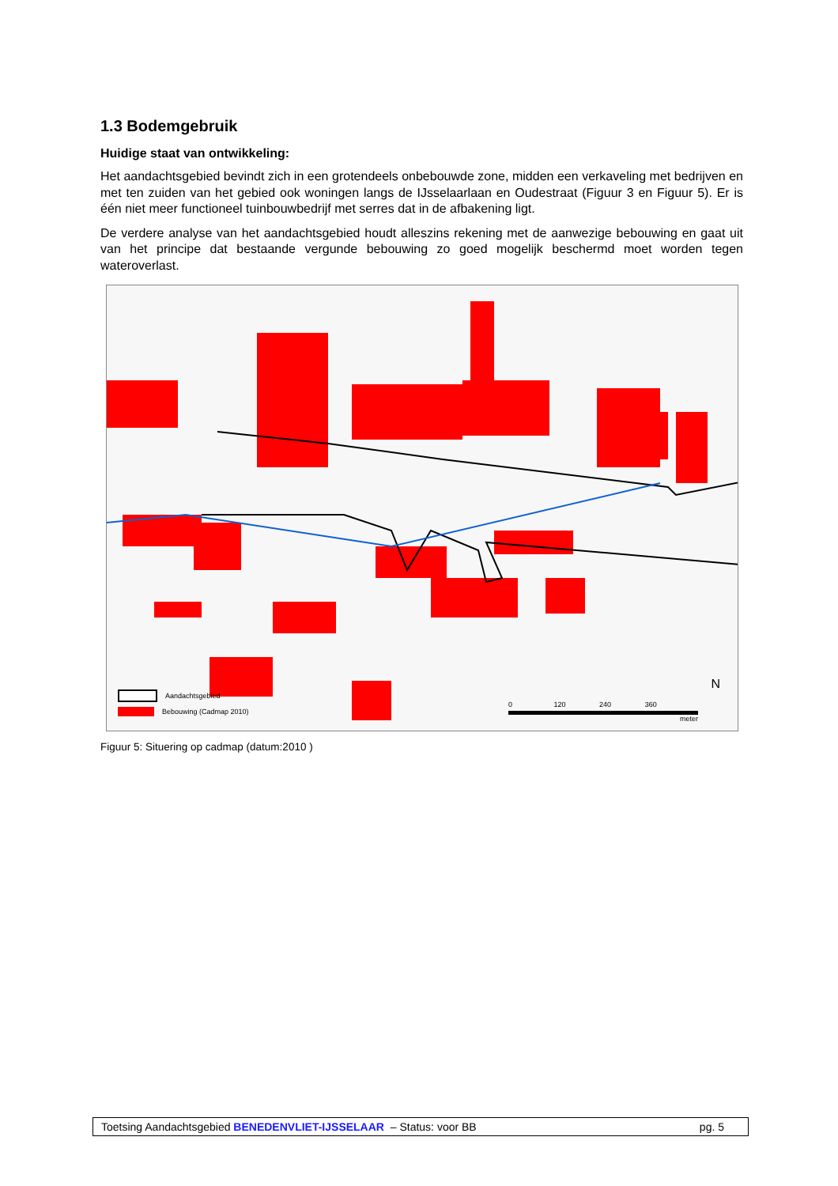1.3 Bodemgebruik
Huidige staat van ontwikkeling:
Het aandachtsgebied bevindt zich in een grotendeels onbebouwde zone, midden een verkaveling met bedrijven en met ten zuiden van het gebied ook woningen langs de IJsselaarlaan en Oudestraat (Figuur 3 en Figuur 5). Er is één niet meer functioneel tuinbouwbedrijf met serres dat in de afbakening ligt.
De verdere analyse van het aandachtsgebied houdt alleszins rekening met de aanwezige bebouwing en gaat uit van het principe dat bestaande vergunde bebouwing zo goed mogelijk beschermd moet worden tegen wateroverlast.
Aandachtsgebied
Bebouwing (Cadmap 2010)
0 120 240 360
meter
N
Figuur 5: Situering op cadmap (datum:2010 )
Toetsing Aandachtsgebied BENEDENVLIET-IJSSELAAR – Status: voor BB pg. 5